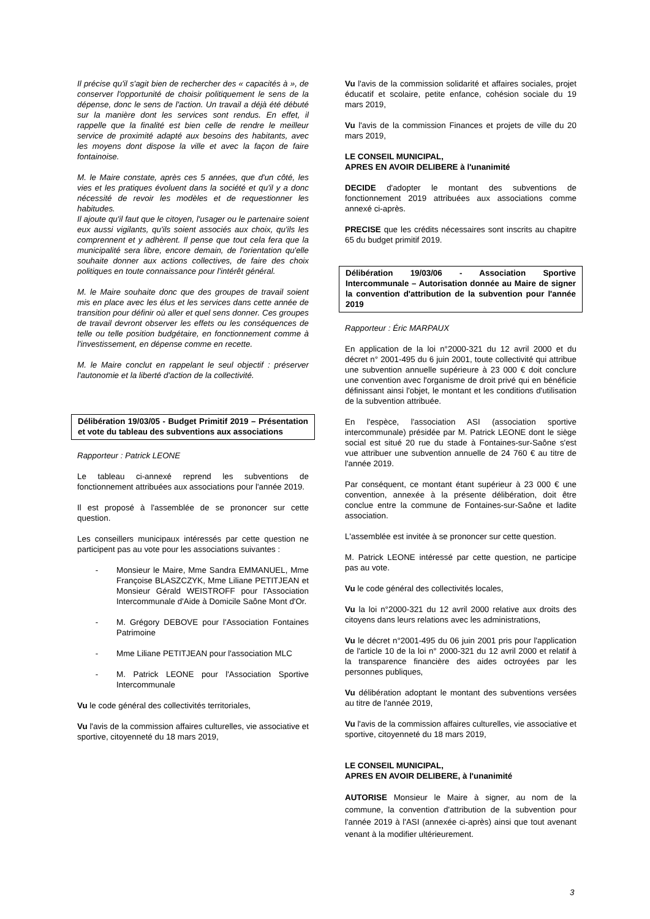Il précise qu'il s'agit bien de rechercher des « capacités à », de conserver l'opportunité de choisir politiquement le sens de la dépense, donc le sens de l'action. Un travail a déjà été débuté sur la manière dont les services sont rendus. En effet, il rappelle que la finalité est bien celle de rendre le meilleur service de proximité adapté aux besoins des habitants, avec les moyens dont dispose la ville et avec la façon de faire fontainoise.
M. le Maire constate, après ces 5 années, que d'un côté, les vies et les pratiques évoluent dans la société et qu'il y a donc nécessité de revoir les modèles et de requestionner les habitudes.
Il ajoute qu'il faut que le citoyen, l'usager ou le partenaire soient eux aussi vigilants, qu'ils soient associés aux choix, qu'ils les comprennent et y adhèrent. Il pense que tout cela fera que la municipalité sera libre, encore demain, de l'orientation qu'elle souhaite donner aux actions collectives, de faire des choix politiques en toute connaissance pour l'intérêt général.
M. le Maire souhaite donc que des groupes de travail soient mis en place avec les élus et les services dans cette année de transition pour définir où aller et quel sens donner. Ces groupes de travail devront observer les effets ou les conséquences de telle ou telle position budgétaire, en fonctionnement comme à l'investissement, en dépense comme en recette.
M. le Maire conclut en rappelant le seul objectif : préserver l'autonomie et la liberté d'action de la collectivité.
Délibération 19/03/05 - Budget Primitif 2019 – Présentation et vote du tableau des subventions aux associations
Rapporteur : Patrick LEONE
Le tableau ci-annexé reprend les subventions de fonctionnement attribuées aux associations pour l'année 2019.
Il est proposé à l'assemblée de se prononcer sur cette question.
Les conseillers municipaux intéressés par cette question ne participent pas au vote pour les associations suivantes :
- Monsieur le Maire, Mme Sandra EMMANUEL, Mme Françoise BLASZCZYK, Mme Liliane PETITJEAN et Monsieur Gérald WEISTROFF pour l'Association Intercommunale d'Aide à Domicile Saône Mont d'Or.
- M. Grégory DEBOVE pour l'Association Fontaines Patrimoine
- Mme Liliane PETITJEAN pour l'association MLC
- M. Patrick LEONE pour l'Association Sportive Intercommunale
Vu le code général des collectivités territoriales,
Vu l'avis de la commission affaires culturelles, vie associative et sportive, citoyenneté du 18 mars 2019,
Vu l'avis de la commission solidarité et affaires sociales, projet éducatif et scolaire, petite enfance, cohésion sociale du 19 mars 2019,
Vu l'avis de la commission Finances et projets de ville du 20 mars 2019,
LE CONSEIL MUNICIPAL,
APRES EN AVOIR DELIBERE à l'unanimité
DECIDE d'adopter le montant des subventions de fonctionnement 2019 attribuées aux associations comme annexé ci-après.
PRECISE que les crédits nécessaires sont inscrits au chapitre 65 du budget primitif 2019.
Délibération 19/03/06 - Association Sportive Intercommunale – Autorisation donnée au Maire de signer la convention d'attribution de la subvention pour l'année 2019
Rapporteur : Éric MARPAUX
En application de la loi n°2000-321 du 12 avril 2000 et du décret n° 2001-495 du 6 juin 2001, toute collectivité qui attribue une subvention annuelle supérieure à 23 000 € doit conclure une convention avec l'organisme de droit privé qui en bénéficie définissant ainsi l'objet, le montant et les conditions d'utilisation de la subvention attribuée.
En l'espèce, l'association ASI (association sportive intercommunale) présidée par M. Patrick LEONE dont le siège social est situé 20 rue du stade à Fontaines-sur-Saône s'est vue attribuer une subvention annuelle de 24 760 € au titre de l'année 2019.
Par conséquent, ce montant étant supérieur à 23 000 € une convention, annexée à la présente délibération, doit être conclue entre la commune de Fontaines-sur-Saône et ladite association.
L'assemblée est invitée à se prononcer sur cette question.
M. Patrick LEONE intéressé par cette question, ne participe pas au vote.
Vu le code général des collectivités locales,
Vu la loi n°2000-321 du 12 avril 2000 relative aux droits des citoyens dans leurs relations avec les administrations,
Vu le décret n°2001-495 du 06 juin 2001 pris pour l'application de l'article 10 de la loi n° 2000-321 du 12 avril 2000 et relatif à la transparence financière des aides octroyées par les personnes publiques,
Vu délibération adoptant le montant des subventions versées au titre de l'année 2019,
Vu l'avis de la commission affaires culturelles, vie associative et sportive, citoyenneté du 18 mars 2019,
LE CONSEIL MUNICIPAL,
APRES EN AVOIR DELIBERE, à l'unanimité
AUTORISE Monsieur le Maire à signer, au nom de la commune, la convention d'attribution de la subvention pour l'année 2019 à l'ASI (annexée ci-après) ainsi que tout avenant venant à la modifier ultérieurement.
3